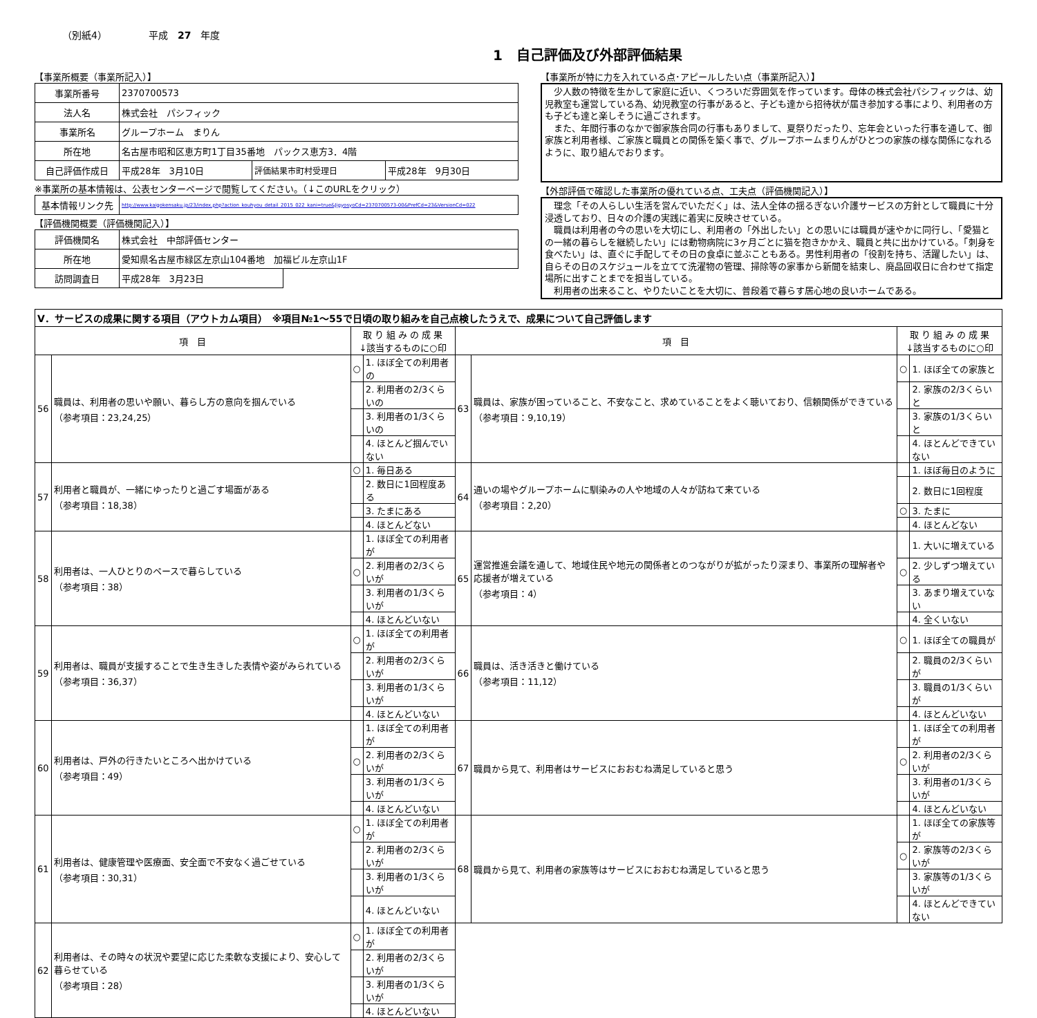（別紙4） 平成　27　年度
1　自己評価及び外部評価結果
【事業所概要（事業所記入）】
| 事業所番号 | 2370700573 | | |
| 法人名 | 株式会社 パシフィック | | |
| 事業所名 | グループホーム まりん | | |
| 所在地 | 名古屋市昭和区恵方町1丁目35番地 パックス恵方3．4階 | | |
| 自己評価作成日 | 平成28年 3月10日 | 評価結果市町村受理日 | 平成28年 9月30日 |
※事業所の基本情報は、公表センターページで閲覧してください。（↓このURLをクリック）
| 基本情報リンク先 | http://www.kaigokensaku.jp/23/index.php?action_kouhyou_detail_2015_022_kani=true&JigyosyoCd=2370700573-00&PrefCd=23&VersionCd=022 |
【評価機関概要（評価機関記入）】
| 評価機関名 | 株式会社 中部評価センター | |
| 所在地 | 愛知県名古屋市緑区左京山104番地 加福ビル左京山1F | |
| 訪問調査日 | 平成28年 3月23日 | |
【事業所が特に力を入れている点･アピールしたい点（事業所記入）】
　少人数の特徴を生かして家庭に近い、くつろいだ雰囲気を作っています。母体の株式会社パシフィックは、幼児教室も運営している為、幼児教室の行事があると、子ども達から招待状が届き参加する事により、利用者の方も子ども達と楽しそうに過ごされます。
　また、年間行事のなかで御家族合同の行事もありまして、夏祭りだったり、忘年会といった行事を通して、御家族と利用者様、ご家族と職員との関係を築く事で、グループホームまりんがひとつの家族の様な関係になれるように、取り組んでおります。
【外部評価で確認した事業所の優れている点、工夫点（評価機関記入）】
　理念「その人らしい生活を営んでいただく」は、法人全体の揺るぎない介護サービスの方針として職員に十分浸透しており、日々の介護の実践に着実に反映させている。
　職員は利用者の今の思いを大切にし、利用者の「外出したい」との思いには職員が速やかに同行し、「愛猫との一緒の暮らしを継続したい」には動物病院に3ヶ月ごとに猫を抱きかかえ、職員と共に出かけている。「刺身を食べたい」は、直ぐに手配してその日の食卓に並ぶこともある。男性利用者の「役割を持ち、活躍したい」は、自らその日のスケジュールを立てて洗濯物の管理、掃除等の家事から新聞を結束し、廃品回収日に合わせて指定場所に出すことまでを担当している。
　利用者の出来ること、やりたいことを大切に、普段着で暮らす居心地の良いホームである。
| Ⅴ．サービスの成果に関する項目（アウトカム項目） ※項目№1～55で日頃の取り組みを自己点検したうえで、成果について自己評価します | | | | | | | |
| 項 目 | | 取 り 組 み の 成 果 ↓該当するものに○印 | | 項 目 | | 取 り 組 み の 成 果 ↓該当するものに○印 | |
| 56 | 職員は、利用者の思いや願い、暮らし方の意向を掴んでいる （参考項目：23,24,25） | ○ | 1. ほぼ全ての利用者の | 63 | 職員は、家族が困っていること、不安なこと、求めていることをよく聴いており、信頼関係ができている （参考項目：9,10,19） | ○ | 1. ほぼ全ての家族と |
| | | | 2. 利用者の2/3くらいの | | | | 2. 家族の2/3くらいと |
| | | | 3. 利用者の1/3くらいの | | | | 3. 家族の1/3くらいと |
| | | | 4. ほとんど掴んでいない | | | | 4. ほとんどできていない |
| 57 | 利用者と職員が、一緒にゆったりと過ごす場面がある （参考項目：18,38） | ○ | 1. 毎日ある | 64 | 通いの場やグループホームに馴染みの人や地域の人々が訪ねて来ている （参考項目：2,20） | | 1. ほぼ毎日のように |
| | | | 2. 数日に1回程度ある | | | | 2. 数日に1回程度 |
| | | | 3. たまにある | | | ○ | 3. たまに |
| | | | 4. ほとんどない | | | | 4. ほとんどない |
| 58 | 利用者は、一人ひとりのペースで暮らしている （参考項目：38） | | 1. ほぼ全ての利用者が | 65 | 運営推進会議を通して、地域住民や地元の関係者とのつながりが拡がったり深まり、事業所の理解者や応援者が増えている （参考項目：4） | | 1. 大いに増えている |
| | | ○ | 2. 利用者の2/3くらいが | | | ○ | 2. 少しずつ増えている |
| | | | 3. 利用者の1/3くらいが | | | | 3. あまり増えていない |
| | | | 4. ほとんどいない | | | | 4. 全くいない |
| 59 | 利用者は、職員が支援することで生き生きした表情や姿がみられている （参考項目：36,37） | ○ | 1. ほぼ全ての利用者が | 66 | 職員は、活き活きと働けている （参考項目：11,12） | ○ | 1. ほぼ全ての職員が |
| | | | 2. 利用者の2/3くらいが | | | | 2. 職員の2/3くらいが |
| | | | 3. 利用者の1/3くらいが | | | | 3. 職員の1/3くらいが |
| | | | 4. ほとんどいない | | | | 4. ほとんどいない |
| 60 | 利用者は、戸外の行きたいところへ出かけている （参考項目：49） | | 1. ほぼ全ての利用者が | 67 | 職員から見て、利用者はサービスにおおむね満足していると思う | | 1. ほぼ全ての利用者が |
| | | ○ | 2. 利用者の2/3くらいが | | | ○ | 2. 利用者の2/3くらいが |
| | | | 3. 利用者の1/3くらいが | | | | 3. 利用者の1/3くらいが |
| | | | 4. ほとんどいない | | | | 4. ほとんどいない |
| 61 | 利用者は、健康管理や医療面、安全面で不安なく過ごせている （参考項目：30,31） | ○ | 1. ほぼ全ての利用者が | 68 | 職員から見て、利用者の家族等はサービスにおおむね満足していると思う | | 1. ほぼ全ての家族等が |
| | | | 2. 利用者の2/3くらいが | | | ○ | 2. 家族等の2/3くらいが |
| | | | 3. 利用者の1/3くらいが | | | | 3. 家族等の1/3くらいが |
| | | | 4. ほとんどいない | | | | 4. ほとんどできていない |
| 62 | 利用者は、その時々の状況や要望に応じた柔軟な支援により、安心して暮らせている （参考項目：28） | ○ | 1. ほぼ全ての利用者が | | | | |
| | | | 2. 利用者の2/3くらいが | | | | |
| | | | 3. 利用者の1/3くらいが | | | | |
| | | | 4. ほとんどいない | | | | |